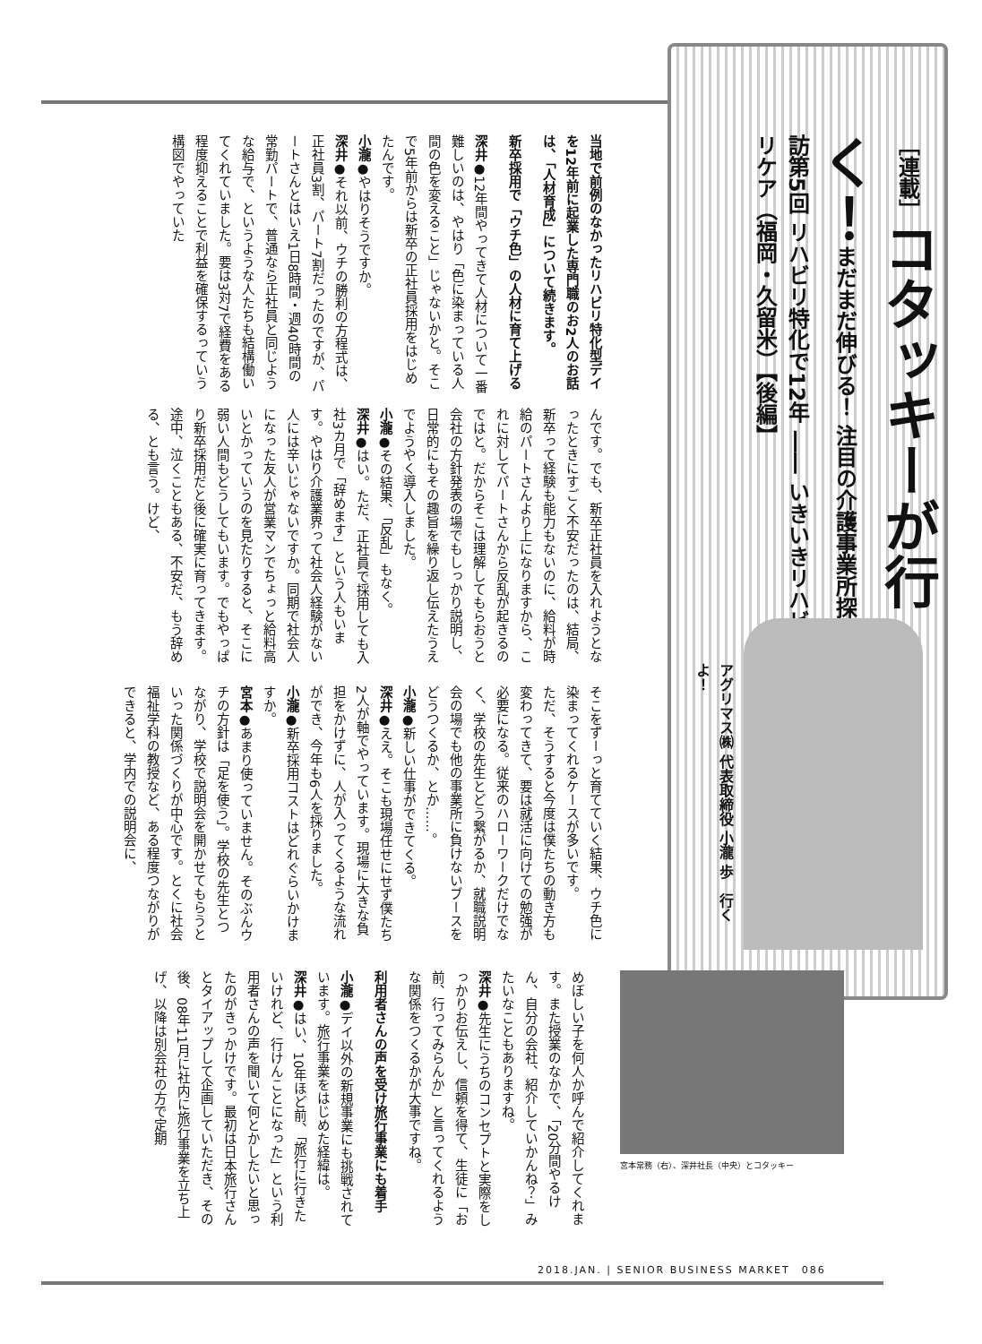［連載］コタッキーが行く！まだまだ伸びる！ 注目の介護事業所探訪 第5回 リハビリ特化で12年 ―― いきいきリハビリケア（福岡・久留米）【後編】
アグリマス㈱ 代表取締役 小瀧 歩　行くよ！
当地で前例のなかったリハビリ特化型デイを12年前に起業した専門職のお2人のお話は、「人材育成」について続きます。
新卒採用で「ウチ色」の人材に育て上げる
深井●12年間やってきて人材について一番難しいのは、やはり「色に染まっている人間の色を変えること」じゃないかと。そこで5年前からは新卒の正社員採用をはじめたんです。
小瀧●やはりそうですか。
深井●それ以前、ウチの勝利の方程式は、正社員3割、パート7割だったのですが、パートさんとはいえ1日8時間・週40時間の常勤パートで、普通なら正社員と同じような給与で、というような人たちも結構働いてくれていました。要は3対7で経費をある程度抑えることで利益を確保するっていう構図でやっていた
んです。でも、新卒正社員を入れようとなったときにすごく不安だったのは、結局、新卒って経験も能力もないのに、給料が時給のパートさんより上になりますから、これに対してパートさんから反乱が起きるのではと。だからそこは理解してもらおうと会社の方針発表の場でもしっかり説明し、日常的にもその趣旨を繰り返し伝えたうえでようやく導入しました。
小瀧●その結果、「反乱」もなく。
深井●はい。ただ、正社員で採用しても入社3カ月で「辞めます」という人もいます。やはり介護業界って社会人経験がない人には辛いじゃないですか。同期で社会人になった友人が営業マンでちょっと給料高いとかっていうのを見たりすると、そこに弱い人間もどうしてもいます。でもやっぱり新卒採用だと後に確実に育ってきます。途中、泣くこともある、不安だ、もう辞める、とも言う。けど、
そこをずーっと育てていく結果、ウチ色に染まってくれるケースが多いです。
ただ、そうすると今度は僕たちの動き方も変わってきて、要は就活に向けての勉強が必要になる。従来のハローワークだけでなく、学校の先生とどう繋がるか、就職説明会の場でも他の事業所に負けないブースをどうつくるか、とか……。
小瀧●新しい仕事ができてくる。
深井●ええ。そこも現場任せにせず僕たち2人が軸でやっています。現場に大きな負担をかけずに、人が入ってくるような流れができ、今年も6人を採りました。
小瀧●新卒採用コストはどれぐらいかけますか。
宮本●あまり使っていません。そのぶんウチの方針は「足を使う」。学校の先生とつながり、学校で説明会を開かせてもらうといった関係づくりが中心です。とくに社会福祉学科の教授など、ある程度つながりができると、学内での説明会に、
めぼしい子を何人か呼んで紹介してくれます。また授業のなかで、「20分間やるけん、自分の会社、紹介していかんね？」みたいなこともありますね。
深井●先生にうちのコンセプトと実際をしっかりお伝えし、信頼を得て、生徒に「お前、行ってみらんか」と言ってくれるような関係をつくるかが大事ですね。
利用者さんの声を受け旅行事業にも着手
小瀧●デイ以外の新規事業にも挑戦されています。旅行事業をはじめた経緯は。
深井●はい、10年ほど前、「旅行に行きたいけれど、行けんことになった」という利用者さんの声を聞いて何とかしたいと思ったのがきっかけです。最初は日本旅行さんとタイアップして企画していただき、その後、08年11月に社内に旅行事業を立ち上げ、以降は別会社の方で定期
宮本常務（右）、深井社長（中央）とコタッキー
2018.JAN. | SENIOR BUSINESS MARKET　086